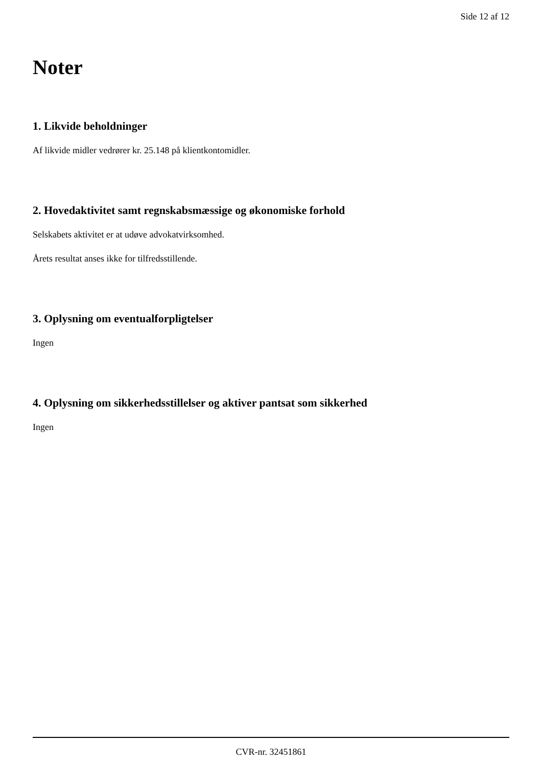Side 12 af 12
Noter
1. Likvide beholdninger
Af likvide midler vedrører kr. 25.148 på klientkontomidler.
2. Hovedaktivitet samt regnskabsmæssige og økonomiske forhold
Selskabets aktivitet er at udøve advokatvirksomhed.
Årets resultat anses ikke for tilfredsstillende.
3. Oplysning om eventualforpligtelser
Ingen
4. Oplysning om sikkerhedsstillelser og aktiver pantsat som sikkerhed
Ingen
CVR-nr. 32451861